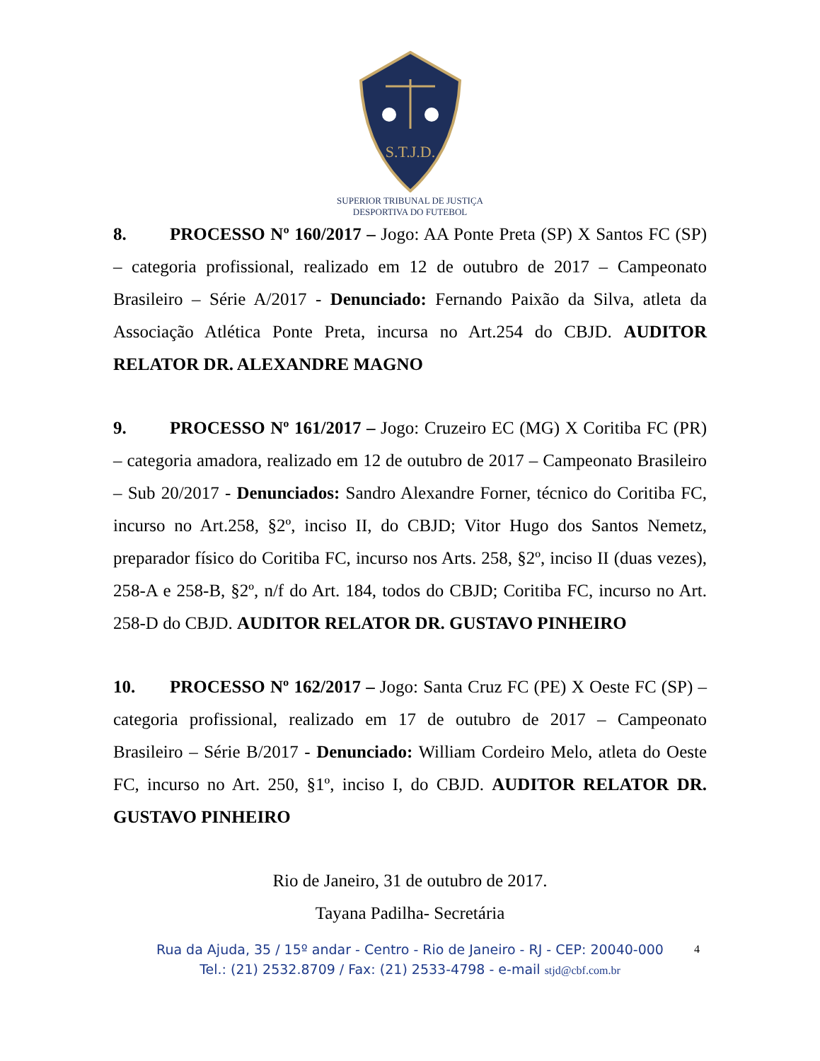S.T.J.D.
SUPERIOR TRIBUNAL DE JUSTIÇA
DESPORTIVA DO FUTEBOL
8. PROCESSO Nº 160/2017 – Jogo: AA Ponte Preta (SP) X Santos FC (SP) – categoria profissional, realizado em 12 de outubro de 2017 – Campeonato Brasileiro – Série A/2017 - Denunciado: Fernando Paixão da Silva, atleta da Associação Atlética Ponte Preta, incursa no Art.254 do CBJD. AUDITOR RELATOR DR. ALEXANDRE MAGNO
9. PROCESSO Nº 161/2017 – Jogo: Cruzeiro EC (MG) X Coritiba FC (PR) – categoria amadora, realizado em 12 de outubro de 2017 – Campeonato Brasileiro – Sub 20/2017 - Denunciados: Sandro Alexandre Forner, técnico do Coritiba FC, incurso no Art.258, §2º, inciso II, do CBJD; Vitor Hugo dos Santos Nemetz, preparador físico do Coritiba FC, incurso nos Arts. 258, §2º, inciso II (duas vezes), 258-A e 258-B, §2º, n/f do Art. 184, todos do CBJD; Coritiba FC, incurso no Art. 258-D do CBJD. AUDITOR RELATOR DR. GUSTAVO PINHEIRO
10. PROCESSO Nº 162/2017 – Jogo: Santa Cruz FC (PE) X Oeste FC (SP) – categoria profissional, realizado em 17 de outubro de 2017 – Campeonato Brasileiro – Série B/2017 - Denunciado: William Cordeiro Melo, atleta do Oeste FC, incurso no Art. 250, §1º, inciso I, do CBJD. AUDITOR RELATOR DR. GUSTAVO PINHEIRO
Rio de Janeiro, 31 de outubro de 2017.
Tayana Padilha- Secretária
4 Rua da Ajuda, 35 / 15º andar - Centro - Rio de Janeiro - RJ - CEP: 20040-000
Tel.: (21) 2532.8709 / Fax: (21) 2533-4798 - e-mail stjd@cbf.com.br